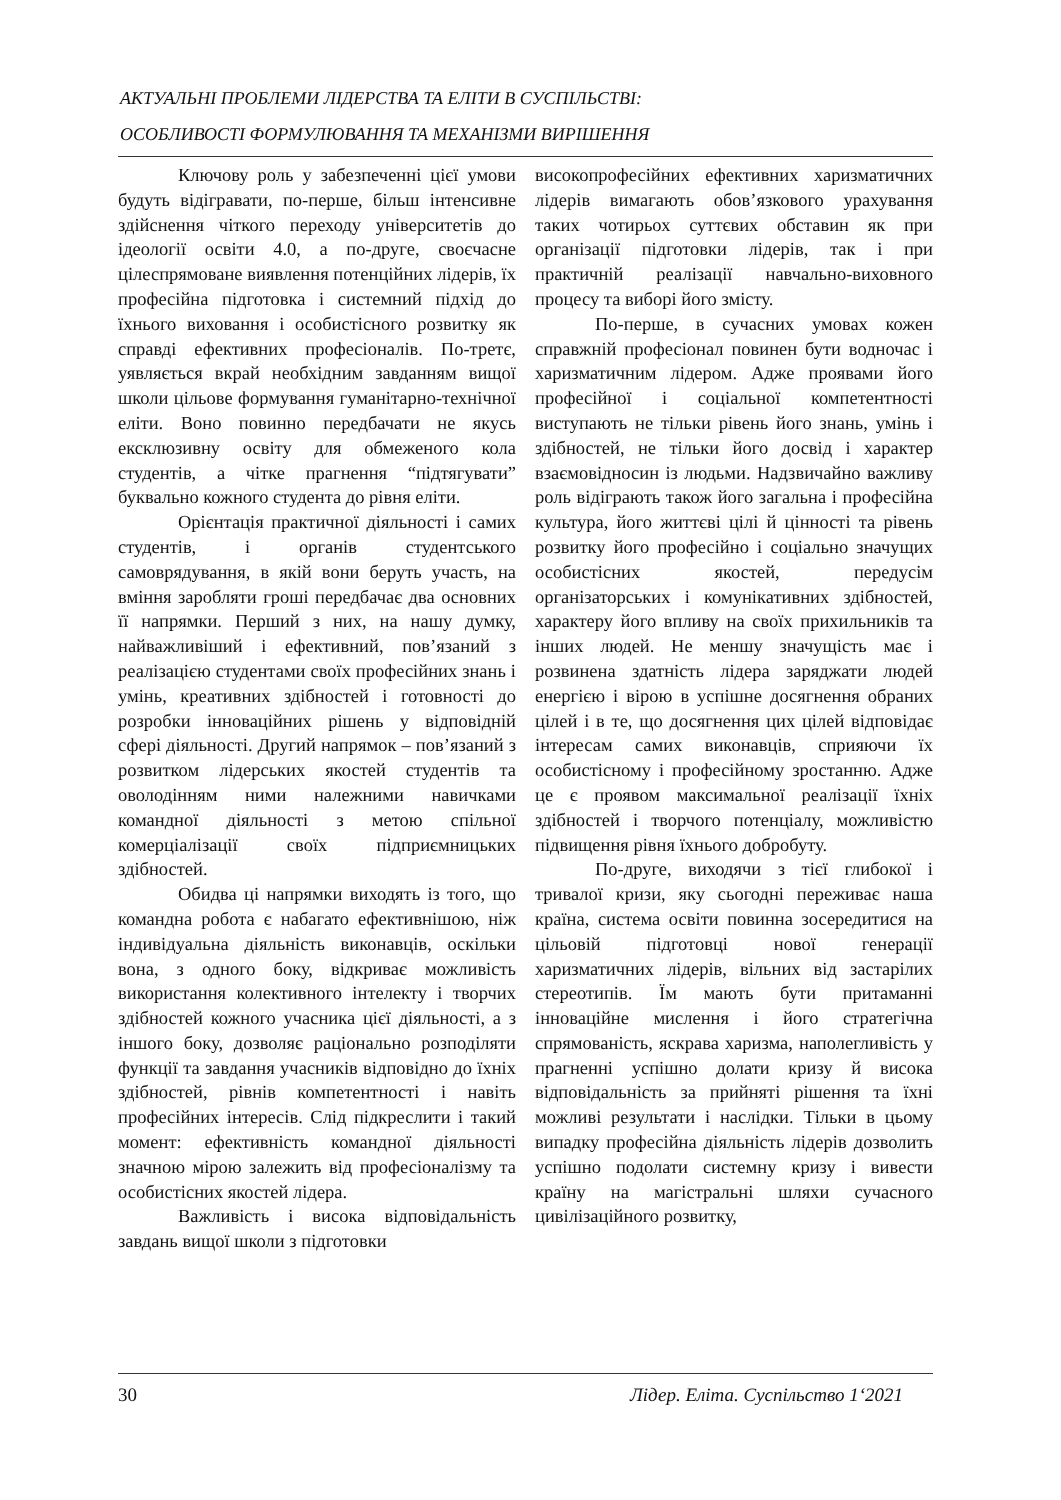АКТУАЛЬНІ ПРОБЛЕМИ ЛІДЕРСТВА ТА ЕЛІТИ В СУСПІЛЬСТВІ:
ОСОБЛИВОСТІ ФОРМУЛЮВАННЯ ТА МЕХАНІЗМИ ВИРІШЕННЯ
Ключову роль у забезпеченні цієї умови будуть відігравати, по-перше, більш інтенсивне здійснення чіткого переходу університетів до ідеології освіти 4.0, а по-друге, своєчасне цілеспрямоване виявлення потенційних лідерів, їх професійна підготовка і системний підхід до їхнього виховання і особистісного розвитку як справді ефективних професіоналів. По-третє, уявляється вкрай необхідним завданням вищої школи цільове формування гуманітарно-технічної еліти. Воно повинно передбачати не якусь ексклюзивну освіту для обмеженого кола студентів, а чітке прагнення “підтягувати” буквально кожного студента до рівня еліти.
Орієнтація практичної діяльності і самих студентів, і органів студентського самоврядування, в якій вони беруть участь, на вміння заробляти гроші передбачає два основних її напрямки. Перший з них, на нашу думку, найважливіший і ефективний, пов’язаний з реалізацією студентами своїх професійних знань і умінь, креативних здібностей і готовності до розробки інноваційних рішень у відповідній сфері діяльності. Другий напрямок – пов’язаний з розвитком лідерських якостей студентів та оволодінням ними належними навичками командної діяльності з метою спільної комерціалізації своїх підприємницьких здібностей.
Обидва ці напрямки виходять із того, що командна робота є набагато ефективнішою, ніж індивідуальна діяльність виконавців, оскільки вона, з одного боку, відкриває можливість використання колективного інтелекту і творчих здібностей кожного учасника цієї діяльності, а з іншого боку, дозволяє раціонально розподіляти функції та завдання учасників відповідно до їхніх здібностей, рівнів компетентності і навіть професійних інтересів. Слід підкреслити і такий момент: ефективність командної діяльності значною мірою залежить від професіоналізму та особистісних якостей лідера.
Важливість і висока відповідальність завдань вищої школи з підготовки
високопрофесійних ефективних харизматичних лідерів вимагають обов’язкового урахування таких чотирьох суттєвих обставин як при організації підготовки лідерів, так і при практичній реалізації навчально-виховного процесу та виборі його змісту.
По-перше, в сучасних умовах кожен справжній професіонал повинен бути водночас і харизматичним лідером. Адже проявами його професійної і соціальної компетентності виступають не тільки рівень його знань, умінь і здібностей, не тільки його досвід і характер взаємовідносин із людьми. Надзвичайно важливу роль відіграють також його загальна і професійна культура, його життєві цілі й цінності та рівень розвитку його професійно і соціально значущих особистісних якостей, передусім організаторських і комунікативних здібностей, характеру його впливу на своїх прихильників та інших людей. Не меншу значущість має і розвинена здатність лідера заряджати людей енергією і вірою в успішне досягнення обраних цілей і в те, що досягнення цих цілей відповідає інтересам самих виконавців, сприяючи їх особистісному і професійному зростанню. Адже це є проявом максимальної реалізації їхніх здібностей і творчого потенціалу, можливістю підвищення рівня їхнього добробуту.
По-друге, виходячи з тієї глибокої і тривалої кризи, яку сьогодні переживає наша країна, система освіти повинна зосередитися на цільовій підготовці нової генерації харизматичних лідерів, вільних від застарілих стереотипів. Їм мають бути притаманні інноваційне мислення і його стратегічна спрямованість, яскрава харизма, наполегливість у прагненні успішно долати кризу й висока відповідальність за прийняті рішення та їхні можливі результати і наслідки. Тільки в цьому випадку професійна діяльність лідерів дозволить успішно подолати системну кризу і вивести країну на магістральні шляхи сучасного цивілізаційного розвитку,
30 Лідер. Еліта. Суспільство 1‘2021